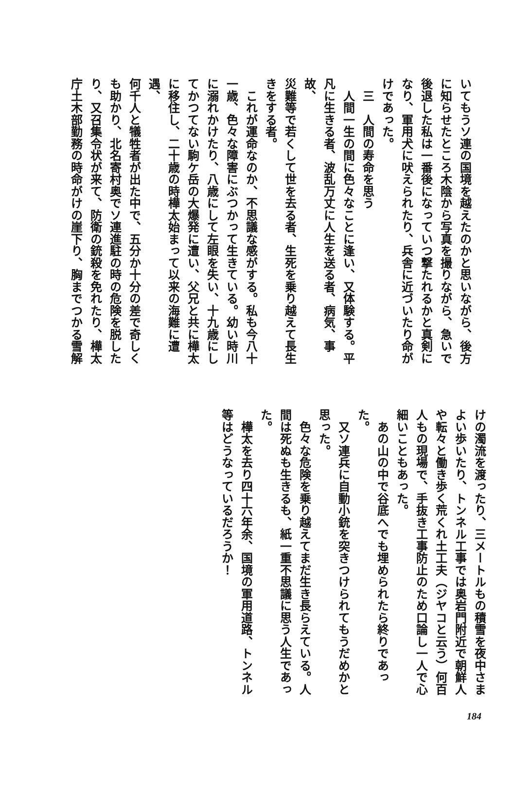いてもうソ連の国境を越えたのかと思いながら、後方
に知らせたところ木陰から写真を撮りながら、急いで
後退した私は一番後になっていつ撃たれるかと真剣に
なり、軍用犬に吠えられたり、兵舎に近づいたり命が
けであった。
　三　人間の寿命を思う
　人間一生の間に色々なことに逢い、又体験する。平
凡に生きる者、波乱万丈に人生を送る者、病気、事故、
災難等で若くして世を去る者、生死を乗り越えて長生
きをする者。
　これが運命なのか、不思議な感がする。私も今八十
一歳、色々な障害にぶつかって生きている。幼い時川
に溺れかけたり、八歳にして左眼を失い、十九歳にし
てかつてない駒ケ岳の大爆発に遭い、父兄と共に樺太
に移住し、二十歳の時樺太始まって以来の海難に遭遇、
何千人と犠牲者が出た中で、五分か十分の差で奇しく
も助かり、北名寄村奥でソ連進駐の時の危険を脱した
り、又召集令状が来て、防衛の銃殺を免れたり、樺太
庁土木部勤務の時命がけの崖下り、胸までつかる雪解
けの濁流を渡ったり、三メートルもの積雪を夜中さま
よい歩いたり、トンネル工事では奥岩門附近で朝鮮人
や転々と働き歩く荒くれ土工夫（ジヤコと云う）何百
人もの現場で、手抜き工事防止のため口論し一人で心
細いこともあった。
　あの山の中で谷底へでも埋められたら終りであっ
た。
　又ソ連兵に自動小銃を突きつけられてもうだめかと
思った。
　色々な危険を乗り越えてまだ生き長らえている。人
間は死ぬも生きるも、紙一重不思議に思う人生であっ
た。
　樺太を去り四十六年余、国境の軍用道路、トンネル
等はどうなっているだろうか！
184